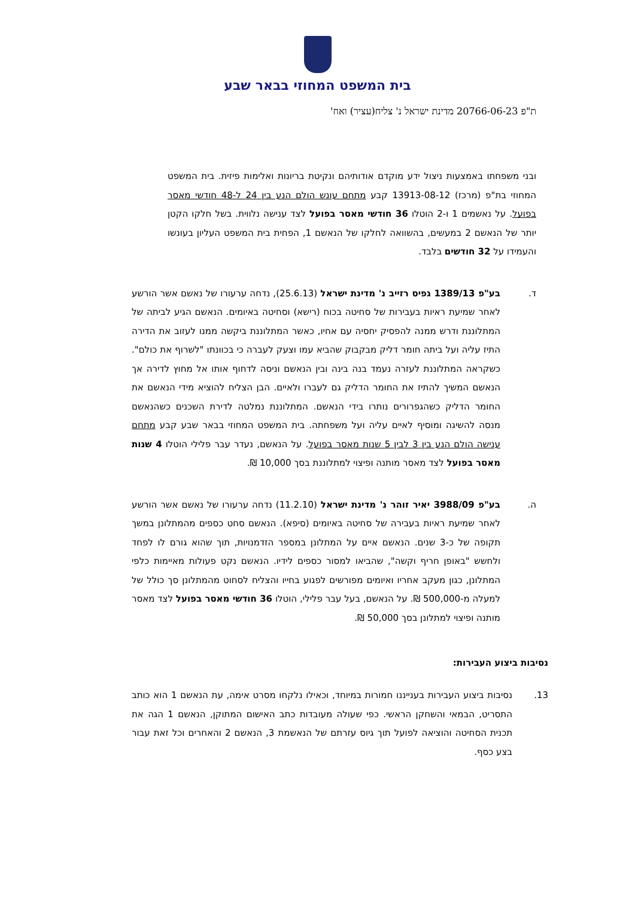בית המשפט המחוזי בבאר שבע
ת"פ 20766-06-23 מדינת ישראל נ' צליח(עציר) ואח'
ובני משפחתו באמצעות ניצול ידע מוקדם אודותיהם ונקיטת בריונות ואלימות פיזית. בית המשפט המחוזי בת"פ (מרכז) 13913-08-12 קבע מתחם עונש הולם הנע בין 24 ל-48 חודשי מאסר בפועל. על נאשמים 1 ו-2 הוטלו 36 חודשי מאסר בפועל לצד ענישה נלווית. בשל חלקו הקטן יותר של הנאשם 2 במעשים, בהשוואה לחלקו של הנאשם 1, הפחית בית המשפט העליון בעונשו והעמידו על 32 חודשים בלבד.
ד. בע"פ 1389/13 גפיס רזייב נ' מדינת ישראל (25.6.13), נדחה ערעורו של נאשם אשר הורשע לאחר שמיעת ראיות בעבירות של סחיטה בכוח (רישא) וסחיטה באיומים. הנאשם הגיע לביתה של המתלוננת ודרש ממנה להפסיק יחסיה עם אחיו, כאשר המתלוננת ביקשה ממנו לעזוב את הדירה התיז עליה ועל ביתה חומר דליק מבקבוק שהביא עמו וצעק לעברה כי בכוונתו "לשרוף את כולם". כשקראה המתלוננת לעזרה נעמד בנה בינה ובין הנאשם וניסה לדחוף אותו אל מחוץ לדירה אך הנאשם המשיך להתיז את החומר הדליק גם לעברו ולאיים. הבן הצליח להוציא מידי הנאשם את החומר הדליק כשהגפרורים נותרו בידי הנאשם. המתלוננת נמלטה לדירת השכנים כשהנאשם מנסה להשיגה ומוסיף לאיים עליה ועל משפחתה. בית המשפט המחוזי בבאר שבע קבע מתחם ענישה הולם הנע בין 3 לבין 5 שנות מאסר בפועל. על הנאשם, נעדר עבר פלילי הוטלו 4 שנות מאסר בפועל לצד מאסר מותנה ופיצוי למתלוננת בסך 10,000 ₪.
ה. בע"פ 3988/09 יאיר זוהר נ' מדינת ישראל (11.2.10) נדחה ערעורו של נאשם אשר הורשע לאחר שמיעת ראיות בעבירה של סחיטה באיומים (סיפא). הנאשם סחט כספים מהמתלונן במשך תקופה של כ-3 שנים. הנאשם איים על המתלונן במספר הזדמנויות, תוך שהוא גורם לו לפחד ולחשש "באופן חריף וקשה", שהביאו למסור כספים לידיו. הנאשם נקט פעולות מאיימות כלפי המתלונן, כגון מעקב אחריו ואיומים מפורשים לפגוע בחייו והצליח לסחוט מהמתלונן סך כולל של למעלה מ-500,000 ₪. על הנאשם, בעל עבר פלילי, הוטלו 36 חודשי מאסר בפועל לצד מאסר מותנה ופיצוי למתלונן בסך 50,000 ₪.
נסיבות ביצוע העבירות:
13. נסיבות ביצוע העבירות בענייננו חמורות במיוחד, וכאילו נלקחו מסרט אימה, עת הנאשם 1 הוא כותב התסריט, הבמאי והשחקן הראשי. כפי שעולה מעובדות כתב האישום המתוקן, הנאשם 1 הגה את תכנית הסחיטה והוציאה לפועל תוך גיוס עזרתם של הנאשמת 3, הנאשם 2 והאחרים וכל זאת עבור בצע כסף.